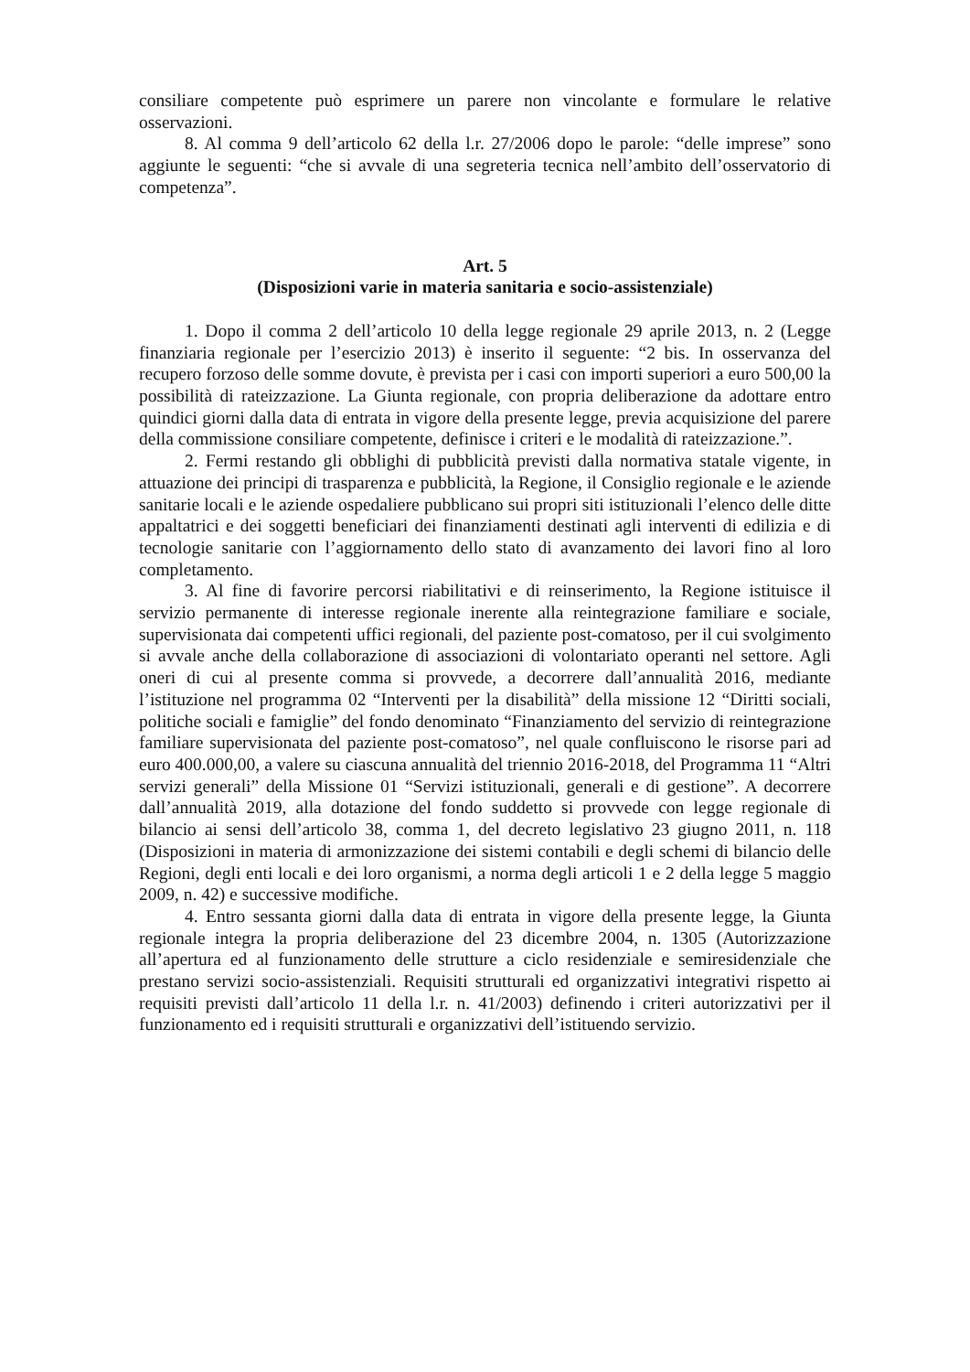consiliare competente può esprimere un parere non vincolante e formulare le relative osservazioni.
8. Al comma 9 dell’articolo 62 della l.r. 27/2006 dopo le parole: “delle imprese” sono aggiunte le seguenti: “che si avvale di una segreteria tecnica nell’ambito dell’osservatorio di competenza”.
Art. 5
(Disposizioni varie in materia sanitaria e socio-assistenziale)
1. Dopo il comma 2 dell’articolo 10 della legge regionale 29 aprile 2013, n. 2 (Legge finanziaria regionale per l’esercizio 2013) è inserito il seguente: “2 bis. In osservanza del recupero forzoso delle somme dovute, è prevista per i casi con importi superiori a euro 500,00 la possibilità di rateizzazione. La Giunta regionale, con propria deliberazione da adottare entro quindici giorni dalla data di entrata in vigore della presente legge, previa acquisizione del parere della commissione consiliare competente, definisce i criteri e le modalità di rateizzazione.”.
2. Fermi restando gli obblighi di pubblicità previsti dalla normativa statale vigente, in attuazione dei principi di trasparenza e pubblicità, la Regione, il Consiglio regionale e le aziende sanitarie locali e le aziende ospedaliere pubblicano sui propri siti istituzionali l’elenco delle ditte appaltatrici e dei soggetti beneficiari dei finanziamenti destinati agli interventi di edilizia e di tecnologie sanitarie con l’aggiornamento dello stato di avanzamento dei lavori fino al loro completamento.
3. Al fine di favorire percorsi riabilitativi e di reinserimento, la Regione istituisce il servizio permanente di interesse regionale inerente alla reintegrazione familiare e sociale, supervisionata dai competenti uffici regionali, del paziente post-comatoso, per il cui svolgimento si avvale anche della collaborazione di associazioni di volontariato operanti nel settore. Agli oneri di cui al presente comma si provvede, a decorrere dall’annualità 2016, mediante l’istituzione nel programma 02 “Interventi per la disabilità” della missione 12 “Diritti sociali, politiche sociali e famiglie” del fondo denominato “Finanziamento del servizio di reintegrazione familiare supervisionata del paziente post-comatoso”, nel quale confluiscono le risorse pari ad euro 400.000,00, a valere su ciascuna annualità del triennio 2016-2018, del Programma 11 “Altri servizi generali” della Missione 01 “Servizi istituzionali, generali e di gestione”. A decorrere dall’annualità 2019, alla dotazione del fondo suddetto si provvede con legge regionale di bilancio ai sensi dell’articolo 38, comma 1, del decreto legislativo 23 giugno 2011, n. 118 (Disposizioni in materia di armonizzazione dei sistemi contabili e degli schemi di bilancio delle Regioni, degli enti locali e dei loro organismi, a norma degli articoli 1 e 2 della legge 5 maggio 2009, n. 42) e successive modifiche.
4. Entro sessanta giorni dalla data di entrata in vigore della presente legge, la Giunta regionale integra la propria deliberazione del 23 dicembre 2004, n. 1305 (Autorizzazione all’apertura ed al funzionamento delle strutture a ciclo residenziale e semiresidenziale che prestano servizi socio-assistenziali. Requisiti strutturali ed organizzativi integrativi rispetto ai requisiti previsti dall’articolo 11 della l.r. n. 41/2003) definendo i criteri autorizzativi per il funzionamento ed i requisiti strutturali e organizzativi dell’istituendo servizio.